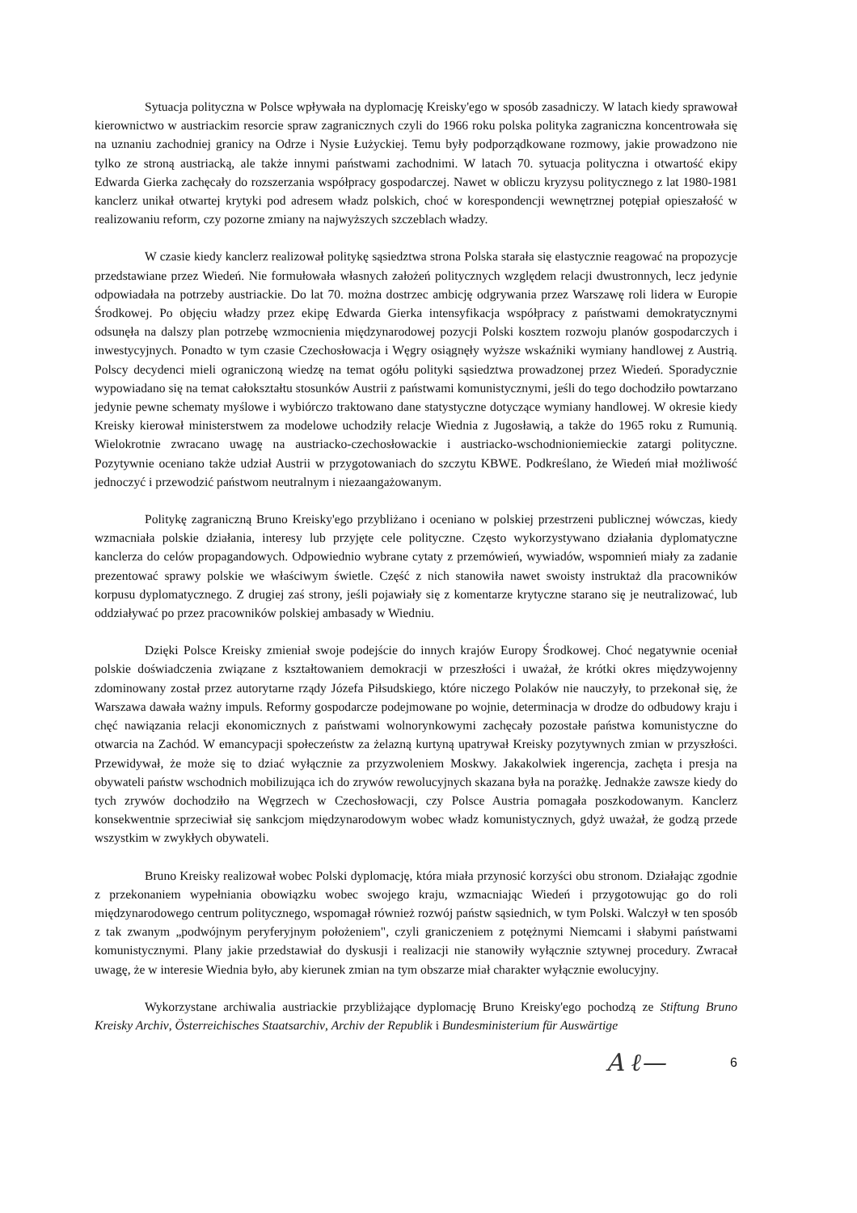Sytuacja polityczna w Polsce wpływała na dyplomację Kreisky'ego w sposób zasadniczy. W latach kiedy sprawował kierownictwo w austriackim resorcie spraw zagranicznych czyli do 1966 roku polska polityka zagraniczna koncentrowała się na uznaniu zachodniej granicy na Odrze i Nysie Łużyckiej. Temu były podporządkowane rozmowy, jakie prowadzono nie tylko ze stroną austriacką, ale także innymi państwami zachodnimi. W latach 70. sytuacja polityczna i otwartość ekipy Edwarda Gierka zachęcały do rozszerzania współpracy gospodarczej. Nawet w obliczu kryzysu politycznego z lat 1980-1981 kanclerz unikał otwartej krytyki pod adresem władz polskich, choć w korespondencji wewnętrznej potępiał opieszałość w realizowaniu reform, czy pozorne zmiany na najwyższych szczeblach władzy.
W czasie kiedy kanclerz realizował politykę sąsiedztwa strona Polska starała się elastycznie reagować na propozycje przedstawiane przez Wiedeń. Nie formułowała własnych założeń politycznych względem relacji dwustronnych, lecz jedynie odpowiadała na potrzeby austriackie. Do lat 70. można dostrzec ambicję odgrywania przez Warszawę roli lidera w Europie Środkowej. Po objęciu władzy przez ekipę Edwarda Gierka intensyfikacja współpracy z państwami demokratycznymi odsunęła na dalszy plan potrzebę wzmocnienia międzynarodowej pozycji Polski kosztem rozwoju planów gospodarczych i inwestycyjnych. Ponadto w tym czasie Czechosłowacja i Węgry osiągnęły wyższe wskaźniki wymiany handlowej z Austrią. Polscy decydenci mieli ograniczoną wiedzę na temat ogółu polityki sąsiedztwa prowadzonej przez Wiedeń. Sporadycznie wypowiadano się na temat całokształtu stosunków Austrii z państwami komunistycznymi, jeśli do tego dochodziło powtarzano jedynie pewne schematy myślowe i wybiórczo traktowano dane statystyczne dotyczące wymiany handlowej. W okresie kiedy Kreisky kierował ministerstwem za modelowe uchodziły relacje Wiednia z Jugosławią, a także do 1965 roku z Rumunią. Wielokrotnie zwracano uwagę na austriacko-czechosłowackie i austriacko-wschodnioniemieckie zatargi polityczne. Pozytywnie oceniano także udział Austrii w przygotowaniach do szczytu KBWE. Podkreślano, że Wiedeń miał możliwość jednoczyć i przewodzić państwom neutralnym i niezaangażowanym.
Politykę zagraniczną Bruno Kreisky'ego przybliżano i oceniano w polskiej przestrzeni publicznej wówczas, kiedy wzmacniała polskie działania, interesy lub przyjęte cele polityczne. Często wykorzystywano działania dyplomatyczne kanclerza do celów propagandowych. Odpowiednio wybrane cytaty z przemówień, wywiadów, wspomnień miały za zadanie prezentować sprawy polskie we właściwym świetle. Część z nich stanowiła nawet swoisty instruktaż dla pracowników korpusu dyplomatycznego. Z drugiej zaś strony, jeśli pojawiały się z komentarze krytyczne starano się je neutralizować, lub oddziaływać po przez pracowników polskiej ambasady w Wiedniu.
Dzięki Polsce Kreisky zmieniał swoje podejście do innych krajów Europy Środkowej. Choć negatywnie oceniał polskie doświadczenia związane z kształtowaniem demokracji w przeszłości i uważał, że krótki okres międzywojenny zdominowany został przez autorytarne rządy Józefa Piłsudskiego, które niczego Polaków nie nauczyły, to przekonał się, że Warszawa dawała ważny impuls. Reformy gospodarcze podejmowane po wojnie, determinacja w drodze do odbudowy kraju i chęć nawiązania relacji ekonomicznych z państwami wolnorynkowymi zachęcały pozostałe państwa komunistyczne do otwarcia na Zachód. W emancypacji społeczeństw za żelazną kurtyną upatrywał Kreisky pozytywnych zmian w przyszłości. Przewidywał, że może się to dziać wyłącznie za przyzwoleniem Moskwy. Jakakolwiek ingerencja, zachęta i presja na obywateli państw wschodnich mobilizująca ich do zrywów rewolucyjnych skazana była na porażkę. Jednakże zawsze kiedy do tych zrywów dochodziło na Węgrzech w Czechosłowacji, czy Polsce Austria pomagała poszkodowanym. Kanclerz konsekwentnie sprzeciwiał się sankcjom międzynarodowym wobec władz komunistycznych, gdyż uważał, że godzą przede wszystkim w zwykłych obywateli.
Bruno Kreisky realizował wobec Polski dyplomację, która miała przynosić korzyści obu stronom. Działając zgodnie z przekonaniem wypełniania obowiązku wobec swojego kraju, wzmacniając Wiedeń i przygotowując go do roli międzynarodowego centrum politycznego, wspomagał również rozwój państw sąsiednich, w tym Polski. Walczył w ten sposób z tak zwanym „podwójnym peryferyjnym położeniem", czyli graniczeniem z potężnymi Niemcami i słabymi państwami komunistycznymi. Plany jakie przedstawiał do dyskusji i realizacji nie stanowiły wyłącznie sztywnej procedury. Zwracał uwagę, że w interesie Wiednia było, aby kierunek zmian na tym obszarze miał charakter wyłącznie ewolucyjny.
Wykorzystane archiwalia austriackie przybliżające dyplomację Bruno Kreisky'ego pochodzą ze Stiftung Bruno Kreisky Archiv, Österreichisches Staatsarchiv, Archiv der Republik i Bundesministerium für Auswärtige
A ℓ— 6